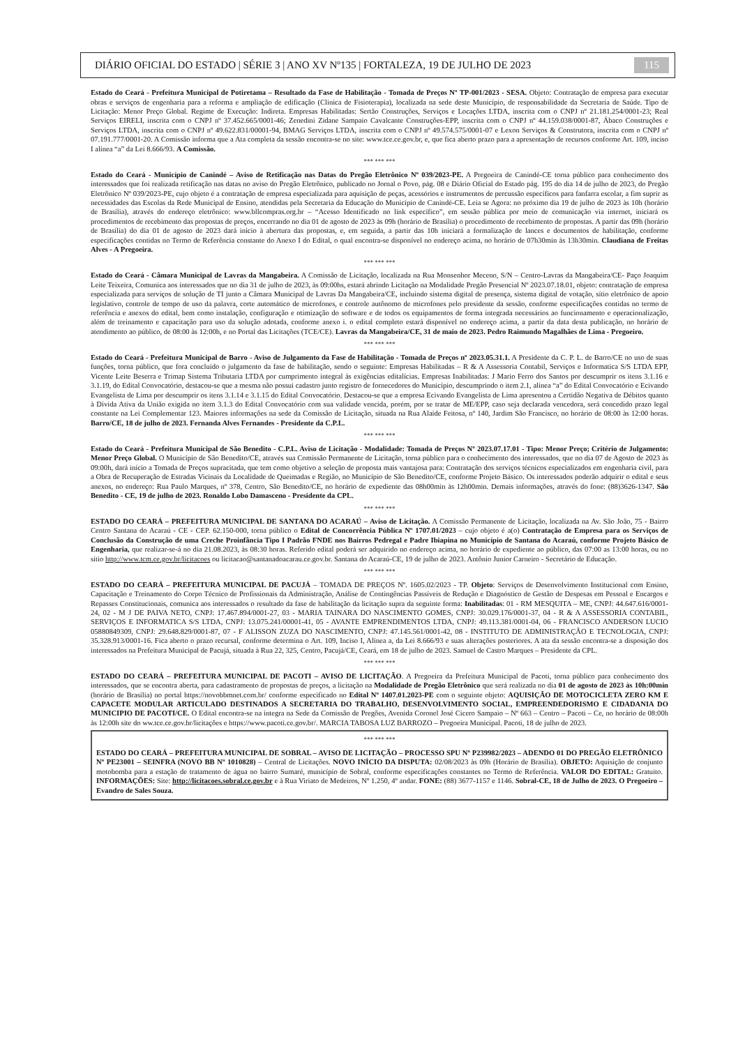DIÁRIO OFICIAL DO ESTADO | SÉRIE 3 | ANO XV Nº135 | FORTALEZA, 19 DE JULHO DE 2023 115
Estado do Ceará - Prefeitura Municipal de Potiretama – Resultado da Fase de Habilitação - Tomada de Preços Nº TP-001/2023 - SESA. Objeto: Contratação de empresa para executar obras e serviços de engenharia para a reforma e ampliação de edificação (Clinica de Fisioterapia), localizada na sede deste Município, de responsabilidade da Secretaria de Saúde. Tipo de Licitação: Menor Preço Global. Regime de Execução: Indireta. Empresas Habilitadas: Sertão Construções, Serviços e Locações LTDA, inscrita com o CNPJ nº 21.181.254/0001-23; Real Serviços EIRELI, inscrita com o CNPJ nº 37.452.665/0001-46; Zenedini Zidane Sampaio Cavalcante Construções-EPP, inscrita com o CNPJ nº 44.159.038/0001-87, Ábaco Construções e Serviços LTDA, inscrita com o CNPJ nº 49.622.831/00001-94, BMAG Serviços LTDA, inscrita com o CNPJ nº 49.574.575/0001-07 e Lexon Serviços & Construtora, inscrita com o CNPJ nº 07.191.777/0001-20. A Comissão informa que a Ata completa da sessão encontra-se no site: www.tce.ce.gov.br, e, que fica aberto prazo para a apresentação de recursos conforme Art. 109, inciso I alínea “a” da Lei 8.666/93. A Comissão.
*** *** ***
Estado do Ceará - Município de Canindé – Aviso de Retificação nas Datas do Pregão Eletrônico Nº 039/2023-PE. A Pregoeira de Canindé-CE torna público para conhecimento dos interessados que foi realizada retificação nas datas no aviso do Pregão Eletrônico, publicado no Jornal o Povo, pág. 08 e Diário Oficial do Estado pág. 195 do dia 14 de julho de 2023, do Pregão Eletrônico Nº 039/2023-PE, cujo objeto é a contratação de empresa especializada para aquisição de peças, acessórios e instrumentos de percussão específicos para fanfarra escolar, a fim suprir as necessidades das Escolas da Rede Municipal de Ensino, atendidas pela Secretaria da Educação do Município de Canindé-CE. Leia se Agora: no próximo dia 19 de julho de 2023 às 10h (horário de Brasília), através do endereço eletrônico: www.bllcompras.org.br – “Acesso Identificado no link específico”, em sessão pública por meio de comunicação via internet, iniciará os procedimentos de recebimento das propostas de preços, encerrando no dia 01 de agosto de 2023 às 09h (horário de Brasília) o procedimento de recebimento de propostas. A partir das 09h (horário de Brasília) do dia 01 de agosto de 2023 dará início à abertura das propostas, e, em seguida, a partir das 10h iniciará a formalização de lances e documentos de habilitação, conforme especificações contidas no Termo de Referência constante do Anexo I do Edital, o qual encontra-se disponível no endereço acima, no horário de 07h30min às 13h30min. Claudiana de Freitas Alves - A Pregoeira.
*** *** ***
Estado do Ceará - Câmara Municipal de Lavras da Mangabeira. A Comissão de Licitação, localizada na Rua Monsenhor Meceno, S/N – Centro-Lavras da Mangabeira/CE- Paço Joaquim Leite Teixeira, Comunica aos interessados que no dia 31 de julho de 2023, às 09:00hs, estará abrindo Licitação na Modalidade Pregão Presencial Nº 2023.07.18.01, objeto: contratação de empresa especializada para serviços de solução de TI junto a Câmara Municipal de Lavras Da Mangabeira/CE, incluindo sistema digital de presença, sistema digital de votação, sítio eletrônico de apoio legislativo, controle de tempo de uso da palavra, corte automático de microfones, e controle autônomo de microfones pelo presidente da sessão, conforme especificações contidas no termo de referência e anexos do edital, bem como instalação, configuração e otimização do software e de todos os equipamentos de forma integrada necessários ao funcionamento e operacionalização, além de treinamento e capacitação para uso da solução adotada, conforme anexo i. o edital completo estará disponível no endereço acima, a partir da data desta publicação, no horário de atendimento ao público, de 08:00 às 12:00h, e no Portal das Licitações (TCE/CE). Lavras da Mangabeira/CE, 31 de maio de 2023. Pedro Raimundo Magalhães de Lima - Pregoeiro.
*** *** ***
Estado do Ceará - Prefeitura Municipal de Barro - Aviso de Julgamento da Fase de Habilitação - Tomada de Preços nº 2023.05.31.1. A Presidente da C. P. L. de Barro/CE no uso de suas funções, torna público, que fora concluído o julgamento da fase de habilitação, sendo o seguinte: Empresas Habilitadas – R & A Assessoria Contabil, Serviços e Informatica S/S LTDA EPP, Vicente Leite Beserra e Trimap Sistema Tributaria LTDA por cumprimento integral às exigências editalícias. Empresas Inabilitadas: J Mario Ferro dos Santos por descumprir os itens 3.1.16 e 3.1.19, do Edital Convocatório, destacou-se que a mesma não possui cadastro junto registro de fornecedores do Município, descumprindo o item 2.1, alínea “a” do Edital Convocatório e Ecivando Evangelista de Lima por descumprir os itens 3.1.14 e 3.1.15 do Edital Convocatório. Destacou-se que a empresa Ecivando Evangelista de Lima apresentou a Certidão Negativa de Débitos quanto à Dívida Ativa da União exigida no item 3.1.3 do Edital Convocatório com sua validade vencida, porém, por se tratar de ME/EPP, caso seja declarada vencedora, será concedido prazo legal constante na Lei Complementar 123. Maiores informações na sede da Comissão de Licitação, situada na Rua Alaíde Feitosa, nº 140, Jardim São Francisco, no horário de 08:00 às 12:00 horas. Barro/CE, 18 de julho de 2023. Fernanda Alves Fernandes - Presidente da C.P.L.
*** *** ***
Estado do Ceará - Prefeitura Municipal de São Benedito - C.P.L. Aviso de Licitação - Modalidade: Tomada de Preços Nº 2023.07.17.01 - Tipo: Menor Preço; Critério de Julgamento: Menor Preço Global. O Município de São Benedito/CE, através sua Comissão Permanente de Licitação, torna público para o conhecimento dos interessados, que no dia 07 de Agosto de 2023 às 09:00h, dará início a Tomada de Preços supracitada, que tem como objetivo a seleção de proposta mais vantajosa para: Contratação dos serviços técnicos especializados em engenharia civil, para a Obra de Recuperação de Estradas Vicinais da Localidade de Queimadas e Região, no Município de São Benedito/CE, conforme Projeto Básico. Os interessados poderão adquirir o edital e seus anexos, no endereço: Rua Paulo Marques, nº 378, Centro, São Benedito/CE, no horário de expediente das 08h00min às 12h00min. Demais informações, através do fone: (88)3626-1347. São Benedito - CE, 19 de julho de 2023. Ronaldo Lobo Damasceno - Presidente da CPL.
*** *** ***
ESTADO DO CEARÁ – PREFEITURA MUNICIPAL DE SANTANA DO ACARAÚ – Aviso de Licitação. A Comissão Permanente de Licitação, localizada na Av. São João, 75 - Bairro Centro Santana do Acaraú - CE - CEP. 62.150-000, torna público o Edital de Concorrência Pública Nº 1707.01/2023 – cujo objeto é a(o) Contratação de Empresa para os Serviços de Conclusão da Construção de uma Creche Proinfância Tipo I Padrão FNDE nos Bairros Pedregal e Padre Ibiapina no Município de Santana do Acaraú, conforme Projeto Básico de Engenharia, que realizar-se-á no dia 21.08.2023, às 08:30 horas. Referido edital poderá ser adquirido no endereço acima, no horário de expediente ao público, das 07:00 as 13:00 horas, ou no sítio http://www.tcm.ce.gov.br/licitacoes ou licitacao@santanadoacarau.ce.gov.br. Santana do Acaraú-CE, 19 de julho de 2023. Antônio Junior Carneiro - Secretário de Educação.
*** *** ***
ESTADO DO CEARÁ – PREFEITURA MUNICIPAL DE PACUJÁ – TOMADA DE PREÇOS Nº. 1605.02/2023 - TP. Objeto: Serviços de Desenvolvimento Institucional com Ensino, Capacitação e Treinamento do Corpo Técnico de Profissionais da Administração, Análise de Contingências Passíveis de Redução e Diagnóstico de Gestão de Despesas em Pessoal e Encargos e Repasses Constitucionais, comunica aos interessados o resultado da fase de habilitação da licitação supra da seguinte forma: Inabilitadas: 01 - RM MESQUITA – ME, CNPJ: 44.647.616/0001-24, 02 - M J DE PAIVA NETO, CNPJ: 17.467.894/0001-27, 03 - MARIA TAINARA DO NASCIMENTO GOMES, CNPJ: 30.029.176/0001-37, 04 - R & A ASSESSORIA CONTABIL, SERVIÇOS E INFORMATICA S/S LTDA, CNPJ: 13.075.241/00001-41, 05 - AVANTE EMPRENDIMENTOS LTDA, CNPJ: 49.113.381/0001-04, 06 - FRANCISCO ANDERSON LUCIO 05880849309, CNPJ: 29.648.829/0001-87, 07 - F ALISSON ZUZA DO NASCIMENTO, CNPJ: 47.145.561/0001-42, 08 - INSTITUTO DE ADMINISTRAÇÃO E TECNOLOGIA, CNPJ: 35.328.913/0001-16. Fica aberto o prazo recursal, conforme determina o Art. 109, Inciso I, Alínea a, da Lei 8.666/93 e suas alterações posteriores. A ata da sessão encontra-se a disposição dos interessados na Prefeitura Municipal de Pacujá, situada à Rua 22, 325, Centro, Pacujá/CE, Ceará, em 18 de julho de 2023. Samuel de Castro Marques – Presidente da CPL.
*** *** ***
ESTADO DO CEARÁ – PREFEITURA MUNICIPAL DE PACOTI – AVISO DE LICITAÇÃO. A Pregoeira da Prefeitura Municipal de Pacoti, torna público para conhecimento dos interessados, que se encontra aberta, para cadastramento de propostas de preços, a licitação na Modalidade de Pregão Eletrônico que será realizada no dia 01 de agosto de 2023 às 10h:00min (horário de Brasília) no portal https://novobbmnet.com.br/ conforme especificado no Edital Nº 1407.01.2023-PE com o seguinte objeto: AQUISIÇÃO DE MOTOCICLETA ZERO KM E CAPACETE MODULAR ARTICULADO DESTINADOS A SECRETARIA DO TRABALHO, DESENVOLVIMENTO SOCIAL, EMPREENDEDORISMO E CIDADANIA DO MUNICIPIO DE PACOTI/CE. O Edital encontra-se na íntegra na Sede da Comissão de Pregões, Avenida Coronel José Cicero Sampaio – Nº 663 – Centro – Pacoti – Ce, no horário de 08:00h às 12:00h site do ww.tce.ce.gov.br/licitações e https://www.pacoti.ce.gov.br/. MARCIA TABOSA LUZ BARROZO – Pregoeira Municipal. Pacoti, 18 de julho de 2023.
*** *** ***
ESTADO DO CEARÁ – PREFEITURA MUNICIPAL DE SOBRAL – AVISO DE LICITAÇÃO – PROCESSO SPU Nº P239982/2023 – ADENDO 01 DO PREGÃO ELETRÔNICO Nº PE23001 – SEINFRA (NOVO BB Nº 1010828) – Central de Licitações. NOVO INÍCIO DA DISPUTA: 02/08/2023 às 09h (Horário de Brasília). OBJETO: Aquisição de conjunto motobomba para a estação de tratamento de água no bairro Sumaré, município de Sobral, conforme especificações constantes no Termo de Referência. VALOR DO EDITAL: Gratuito. INFORMAÇÕES: Site: http://licitacoes.sobral.ce.gov.br e à Rua Viriato de Medeiros, Nº 1.250, 4º andar. FONE: (88) 3677-1157 e 1146. Sobral-CE, 18 de Julho de 2023. O Pregoeiro – Evandro de Sales Souza.